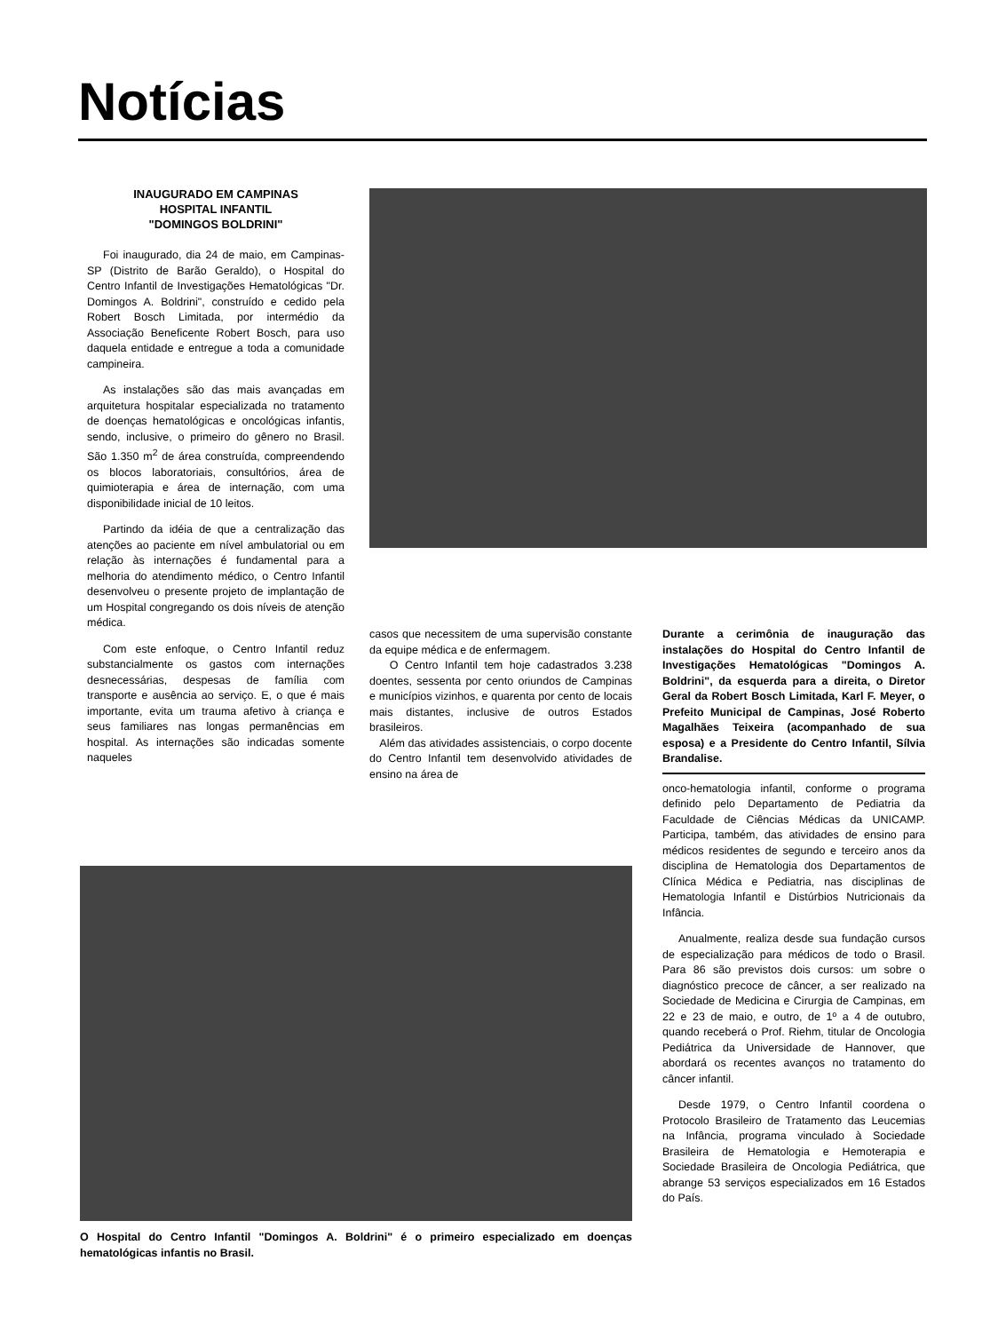Notícias
INAUGURADO EM CAMPINAS
HOSPITAL INFANTIL
"DOMINGOS BOLDRINI"
Foi inaugurado, dia 24 de maio, em Campinas-SP (Distrito de Barão Geraldo), o Hospital do Centro Infantil de Investigações Hematológicas "Dr. Domingos A. Boldrini", construído e cedido pela Robert Bosch Limitada, por intermédio da Associação Beneficente Robert Bosch, para uso daquela entidade e entregue a toda a comunidade campineira.
As instalações são das mais avançadas em arquitetura hospitalar especializada no tratamento de doenças hematológicas e oncológicas infantis, sendo, inclusive, o primeiro do gênero no Brasil. São 1.350 m<sup>2</sup> de área construída, compreendendo os blocos laboratoriais, consultórios, área de quimioterapia e área de internação, com uma disponibilidade inicial de 10 leitos.
Partindo da idéia de que a centralização das atenções ao paciente em nível ambulatorial ou em relação às internações é fundamental para a melhoria do atendimento médico, o Centro Infantil desenvolveu o presente projeto de implantação de um Hospital congregando os dois níveis de atenção médica.
Com este enfoque, o Centro Infantil reduz substancialmente os gastos com internações desnecessárias, despesas de família com transporte e ausência ao serviço. E, o que é mais importante, evita um trauma afetivo à criança e seus familiares nas longas permanências em hospital. As internações são indicadas somente naqueles
casos que necessitem de uma supervisão constante da equipe médica e de enfermagem.
O Centro Infantil tem hoje cadastrados 3.238 doentes, sessenta por cento oriundos de Campinas e municípios vizinhos, e quarenta por cento de locais mais distantes, inclusive de outros Estados brasileiros.
Além das atividades assistenciais, o corpo docente do Centro Infantil tem desenvolvido atividades de ensino na área de
Durante a cerimônia de inauguração das instalações do Hospital do Centro Infantil de Investigações Hematológicas "Domingos A. Boldrini", da esquerda para a direita, o Diretor Geral da Robert Bosch Limitada, Karl F. Meyer, o Prefeito Municipal de Campinas, José Roberto Magalhães Teixeira (acompanhado de sua esposa) e a Presidente do Centro Infantil, Sílvia Brandalise.
onco-hematologia infantil, conforme o programa definido pelo Departamento de Pediatria da Faculdade de Ciências Médicas da UNICAMP. Participa, também, das atividades de ensino para médicos residentes de segundo e terceiro anos da disciplina de Hematologia dos Departamentos de Clínica Médica e Pediatria, nas disciplinas de Hematologia Infantil e Distúrbios Nutricionais da Infância.
Anualmente, realiza desde sua fundação cursos de especialização para médicos de todo o Brasil. Para 86 são previstos dois cursos: um sobre o diagnóstico precoce de câncer, a ser realizado na Sociedade de Medicina e Cirurgia de Campinas, em 22 e 23 de maio, e outro, de 1º a 4 de outubro, quando receberá o Prof. Riehm, titular de Oncologia Pediátrica da Universidade de Hannover, que abordará os recentes avanços no tratamento do câncer infantil.
Desde 1979, o Centro Infantil coordena o Protocolo Brasileiro de Tratamento das Leucemias na Infância, programa vinculado à Sociedade Brasileira de Hematologia e Hemoterapia e Sociedade Brasileira de Oncologia Pediátrica, que abrange 53 serviços especializados em 16 Estados do País.
O Hospital do Centro Infantil "Domingos A. Boldrini" é o primeiro especializado em doenças hematológicas infantis no Brasil.